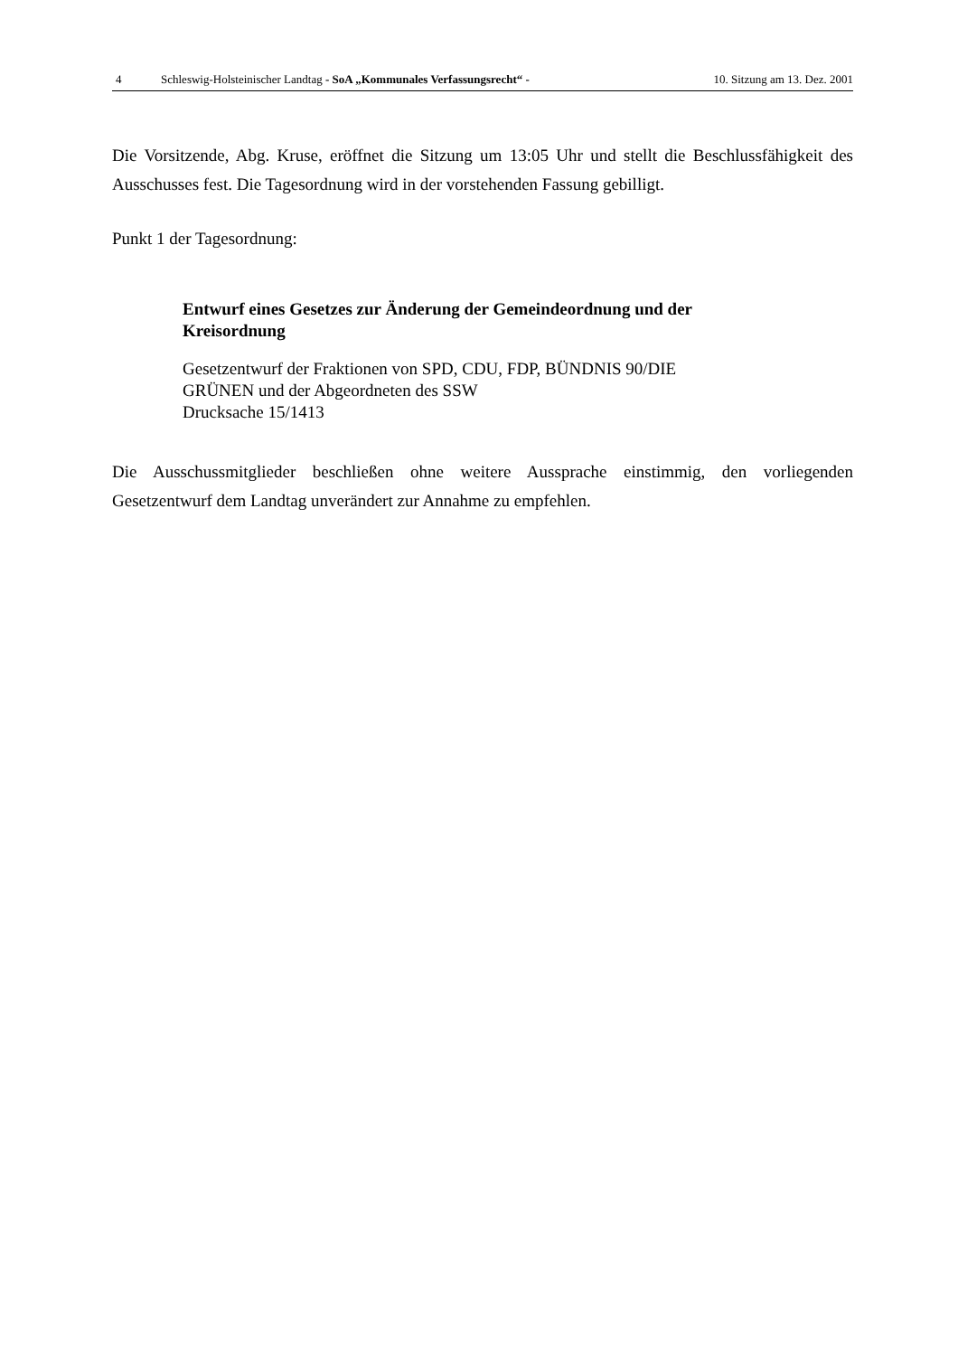4 Schleswig-Holsteinischer Landtag - SoA „Kommunales Verfassungsrecht“ - 10. Sitzung am 13. Dez. 2001
Die Vorsitzende, Abg. Kruse, eröffnet die Sitzung um 13:05 Uhr und stellt die Beschlussfähigkeit des Ausschusses fest. Die Tagesordnung wird in der vorstehenden Fassung gebilligt.
Punkt 1 der Tagesordnung:
Entwurf eines Gesetzes zur Änderung der Gemeindeordnung und der
Kreisordnung
Gesetzentwurf der Fraktionen von SPD, CDU, FDP, BÜNDNIS 90/DIE
GRÜNEN und der Abgeordneten des SSW
Drucksache 15/1413
Die Ausschussmitglieder beschließen ohne weitere Aussprache einstimmig, den vorliegenden Gesetzentwurf dem Landtag unverändert zur Annahme zu empfehlen.